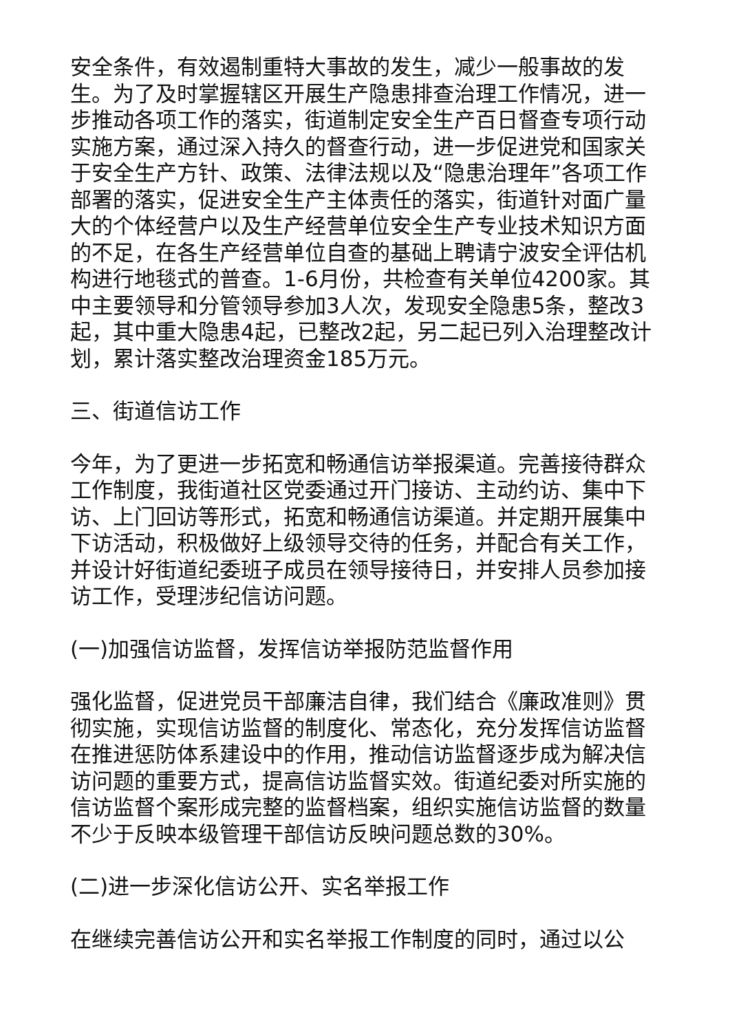安全条件，有效遏制重特大事故的发生，减少一般事故的发生。为了及时掌握辖区开展生产隐患排查治理工作情况，进一步推动各项工作的落实，街道制定安全生产百日督查专项行动实施方案，通过深入持久的督查行动，进一步促进党和国家关于安全生产方针、政策、法律法规以及“隐患治理年”各项工作部署的落实，促进安全生产主体责任的落实，街道针对面广量大的个体经营户以及生产经营单位安全生产专业技术知识方面的不足，在各生产经营单位自查的基础上聘请宁波安全评估机构进行地毯式的普查。1-6月份，共检查有关单位4200家。其中主要领导和分管领导参加3人次，发现安全隐患5条，整改3起，其中重大隐患4起，已整改2起，另二起已列入治理整改计划，累计落实整改治理资金185万元。
三、街道信访工作
今年，为了更进一步拓宽和畅通信访举报渠道。完善接待群众工作制度，我街道社区党委通过开门接访、主动约访、集中下访、上门回访等形式，拓宽和畅通信访渠道。并定期开展集中下访活动，积极做好上级领导交待的任务，并配合有关工作，并设计好街道纪委班子成员在领导接待日，并安排人员参加接访工作，受理涉纪信访问题。
(一)加强信访监督，发挥信访举报防范监督作用
强化监督，促进党员干部廉洁自律，我们结合《廉政准则》贯彻实施，实现信访监督的制度化、常态化，充分发挥信访监督在推进惩防体系建设中的作用，推动信访监督逐步成为解决信访问题的重要方式，提高信访监督实效。街道纪委对所实施的信访监督个案形成完整的监督档案，组织实施信访监督的数量不少于反映本级管理干部信访反映问题总数的30%。
(二)进一步深化信访公开、实名举报工作
在继续完善信访公开和实名举报工作制度的同时，通过以公